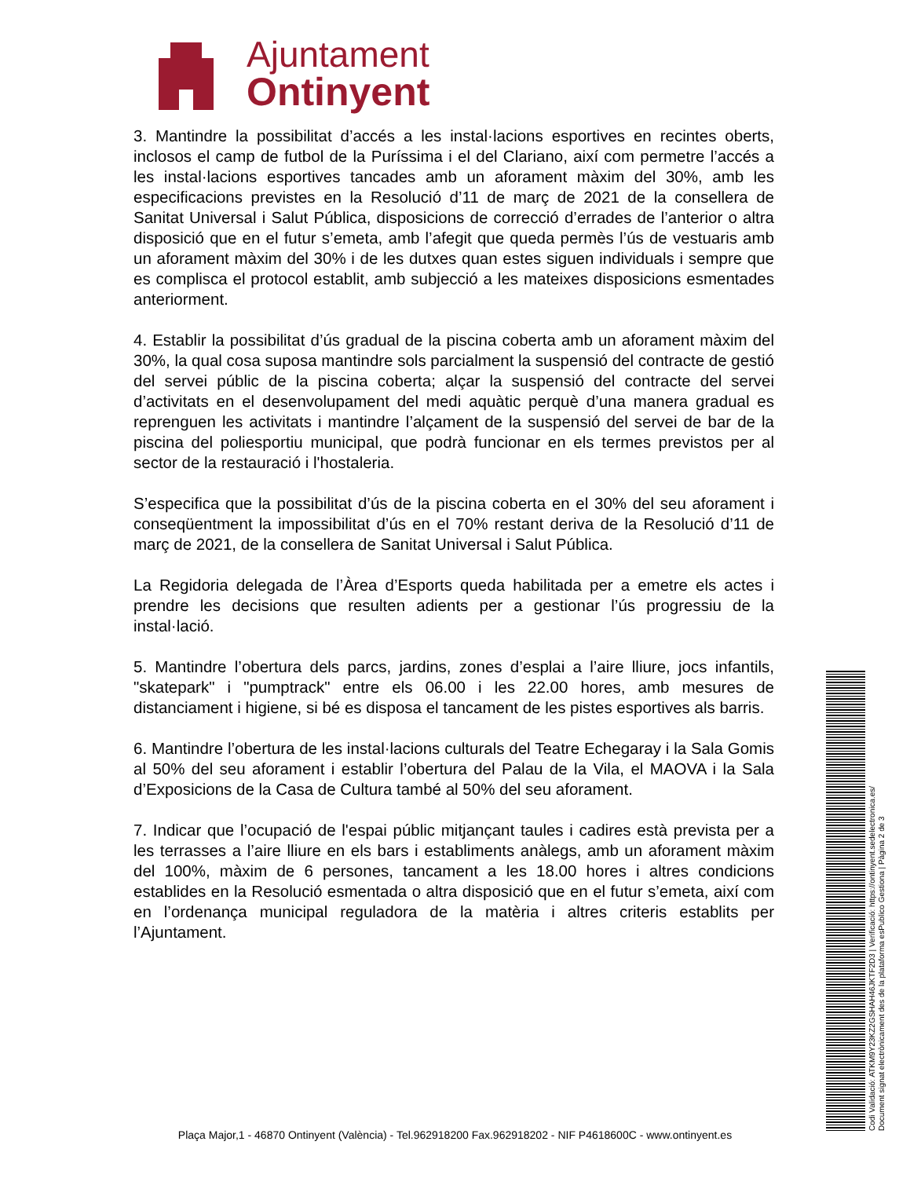Ajuntament
Ontinyent
3. Mantindre la possibilitat d’accés a les instal·lacions esportives en recintes oberts, inclosos el camp de futbol de la Puríssima i el del Clariano, així com permetre l’accés a les instal·lacions esportives tancades amb un aforament màxim del 30%, amb les especificacions previstes en la Resolució d’11 de març de 2021 de la consellera de Sanitat Universal i Salut Pública, disposicions de correcció d’errades de l’anterior o altra disposició que en el futur s’emeta, amb l’afegit que queda permès l’ús de vestuaris amb un aforament màxim del 30% i de les dutxes quan estes siguen individuals i sempre que es complisca el protocol establit, amb subjecció a les mateixes disposicions esmentades anteriorment.
4. Establir la possibilitat d’ús gradual de la piscina coberta amb un aforament màxim del 30%, la qual cosa suposa mantindre sols parcialment la suspensió del contracte de gestió del servei públic de la piscina coberta; alçar la suspensió del contracte del servei d’activitats en el desenvolupament del medi aquàtic perquè d’una manera gradual es reprenguen les activitats i mantindre l’alçament de la suspensió del servei de bar de la piscina del poliesportiu municipal, que podrà funcionar en els termes previstos per al sector de la restauració i l'hostaleria.
S’especifica que la possibilitat d’ús de la piscina coberta en el 30% del seu aforament i conseqüentment la impossibilitat d’ús en el 70% restant deriva de la Resolució d’11 de març de 2021, de la consellera de Sanitat Universal i Salut Pública.
La Regidoria delegada de l’Àrea d’Esports queda habilitada per a emetre els actes i prendre les decisions que resulten adients per a gestionar l’ús progressiu de la instal·lació.
5. Mantindre l’obertura dels parcs, jardins, zones d’esplai a l’aire lliure, jocs infantils, "skatepark" i "pumptrack" entre els 06.00 i les 22.00 hores, amb mesures de distanciament i higiene, si bé es disposa el tancament de les pistes esportives als barris.
6. Mantindre l’obertura de les instal·lacions culturals del Teatre Echegaray i la Sala Gomis al 50% del seu aforament i establir l’obertura del Palau de la Vila, el MAOVA i la Sala d’Exposicions de la Casa de Cultura també al 50% del seu aforament.
7. Indicar que l’ocupació de l'espai públic mitjançant taules i cadires està prevista per a les terrasses a l’aire lliure en els bars i establiments anàlegs, amb un aforament màxim del 100%, màxim de 6 persones, tancament a les 18.00 hores i altres condicions establides en la Resolució esmentada o altra disposició que en el futur s’emeta, així com en l’ordenança municipal reguladora de la matèria i altres criteris establits per l’Ajuntament.
Codi Validació: ATKM9Y23KZ2GSHAH46JKTF2D3 | Verificació: https://ontinyent.sedelectronica.es/
Document signat electrònicament des de la plataforma esPublico Gestiona | Pàgina 2 de 3
Plaça Major,1 - 46870 Ontinyent (València) - Tel.962918200 Fax.962918202 - NIF P4618600C - www.ontinyent.es